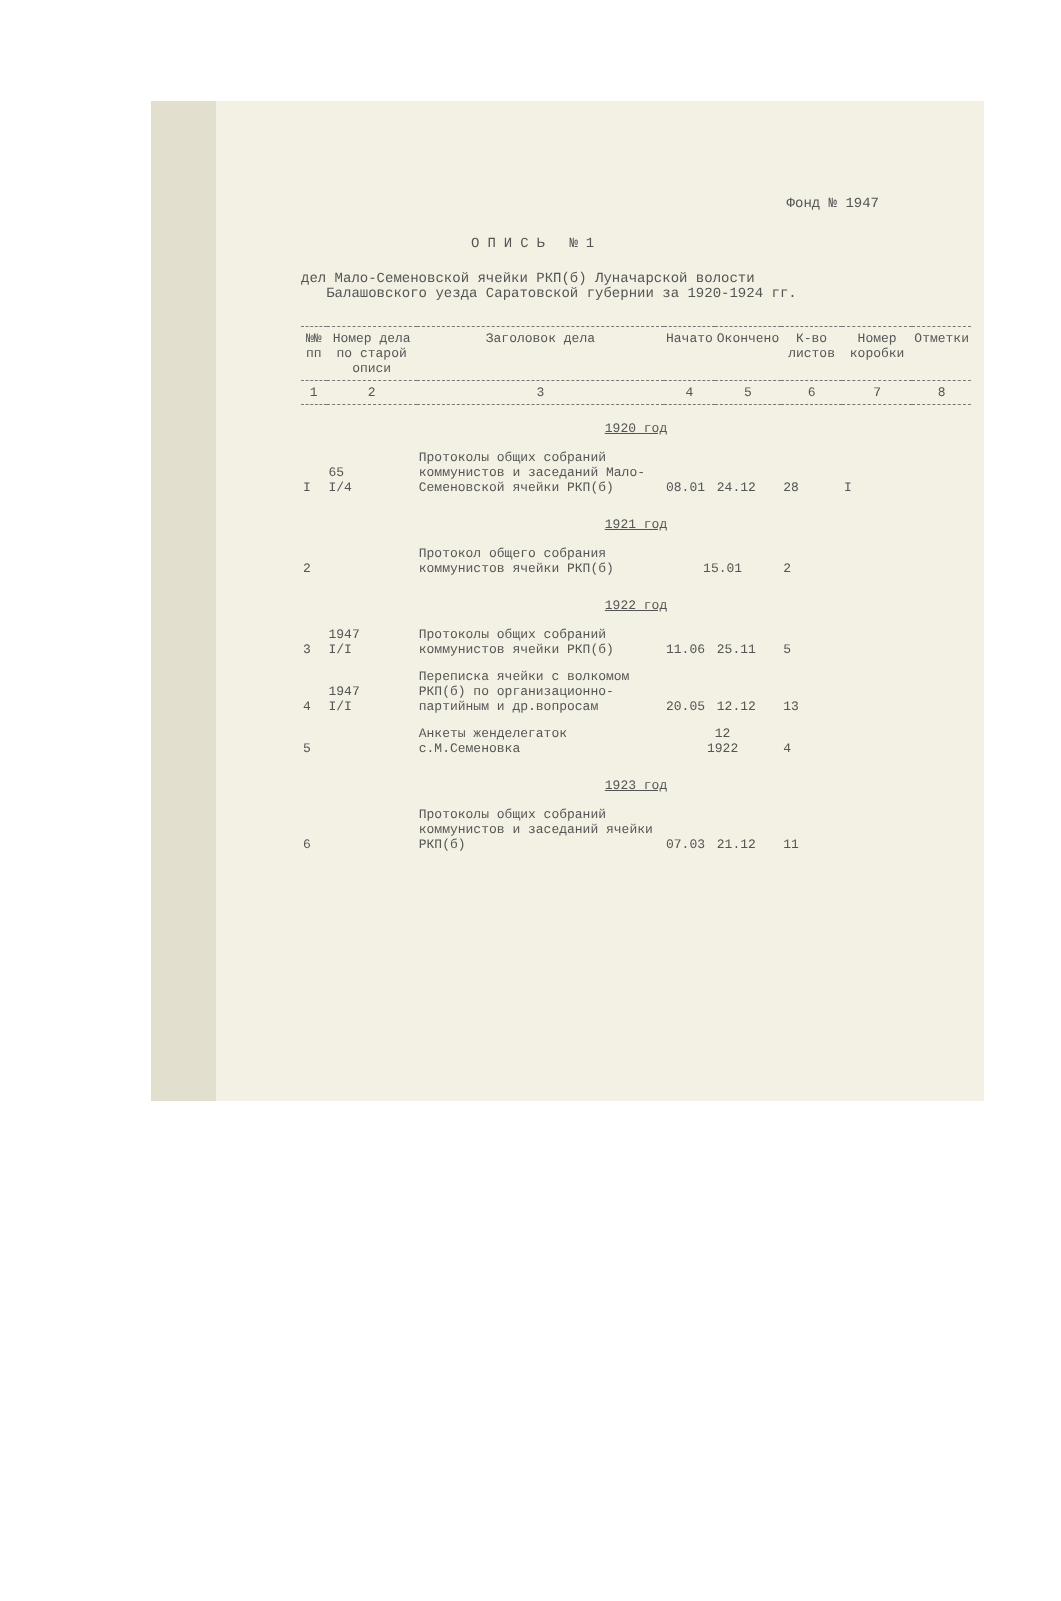Фонд № 1947
ОПИСЬ №1
дел Мало-Семеновской ячейки РКП(б) Луначарской волости
Балашовского уезда Саратовской губернии за 1920-1924 гг.
| №№ пп | Номер дела по старой описи | Заголовок дела | Начато | Окончено | К-во листов | Номер коробки | Отметки |
| --- | --- | --- | --- | --- | --- | --- | --- |
| 1 | 2 | 3 | 4 | 5 | 6 | 7 | 8 |
| 1920 год | | | | | | | |
| I | 65 I/4 | Протоколы общих собраний коммунистов и заседаний Мало-Семеновской ячейки РКП(б) | 08.01 | 24.12 | 28 | I | |
| 1921 год | | | | | | | |
| 2 | | Протокол общего собрания коммунистов ячейки РКП(б) | 15.01 | | 2 | | |
| 1922 год | | | | | | | |
| 3 | 1947 I/I | Протоколы общих собраний коммунистов ячейки РКП(б) | 11.06 | 25.11 | 5 | | |
| 4 | 1947 I/I | Переписка ячейки с волкомом РКП(б) по организационно-партийным и др.вопросам | 20.05 | 12.12 | 13 | | |
| 5 | | Анкеты женделегаток с.М.Семеновка | 12 1922 | | 4 | | |
| 1923 год | | | | | | | |
| 6 | | Протоколы общих собраний коммунистов и заседаний ячейки РКП(б) | 07.03 | 21.12 | 11 | | |